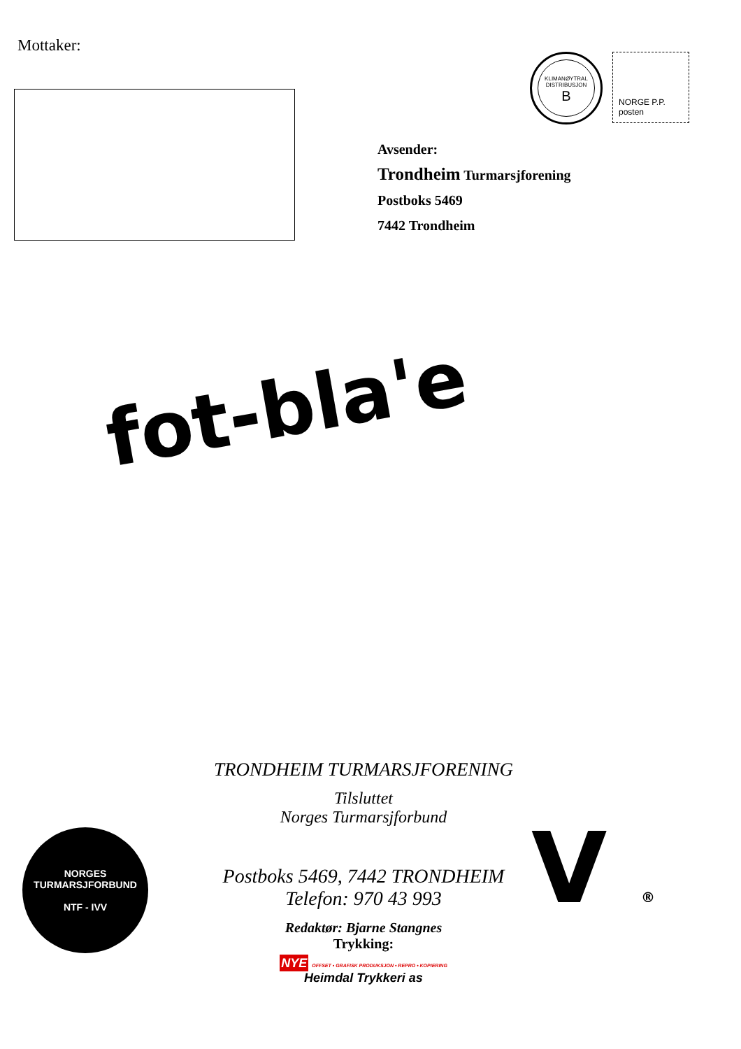Mottaker:
KLIMANØYTRAL DISTRIBUSJON
B
NORGE P.P. posten
Avsender:
Trondheim Turmarsjforening
Postboks 5469
7442 Trondheim
fot-bla'e
TRONDHEIM TURMARSJFORENING
Tilsluttet
Norges Turmarsjforbund
Postboks 5469, 7442 TRONDHEIM
Telefon: 970 43 993
Redaktør: Bjarne Stangnes
Trykking:
NYE OFFSET • GRAFISK PRODUKSJON • REPRO • KOPIERING
Heimdal Trykkeri as
NORGES TURMARSJFORBUND
NTF - IVV
V ®